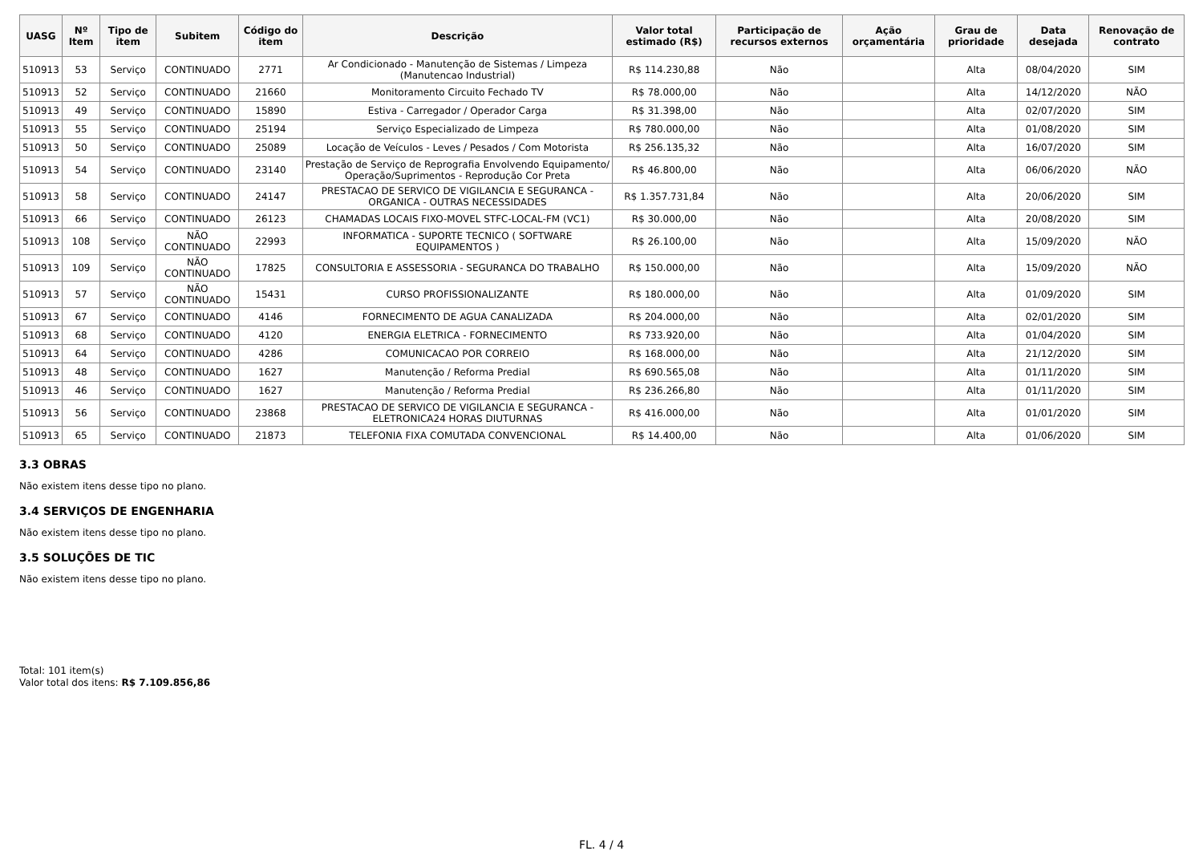| UASG | Nº Item | Tipo de item | Subitem | Código do item | Descrição | Valor total estimado (R$) | Participação de recursos externos | Ação orçamentária | Grau de prioridade | Data desejada | Renovação de contrato |
| --- | --- | --- | --- | --- | --- | --- | --- | --- | --- | --- | --- |
| 510913 | 53 | Serviço | CONTINUADO | 2771 | Ar Condicionado - Manutenção de Sistemas / Limpeza (Manutencao Industrial) | R$ 114.230,88 | Não | | Alta | 08/04/2020 | SIM |
| 510913 | 52 | Serviço | CONTINUADO | 21660 | Monitoramento Circuito Fechado TV | R$ 78.000,00 | Não | | Alta | 14/12/2020 | NÃO |
| 510913 | 49 | Serviço | CONTINUADO | 15890 | Estiva - Carregador / Operador Carga | R$ 31.398,00 | Não | | Alta | 02/07/2020 | SIM |
| 510913 | 55 | Serviço | CONTINUADO | 25194 | Serviço Especializado de Limpeza | R$ 780.000,00 | Não | | Alta | 01/08/2020 | SIM |
| 510913 | 50 | Serviço | CONTINUADO | 25089 | Locação de Veículos - Leves / Pesados / Com Motorista | R$ 256.135,32 | Não | | Alta | 16/07/2020 | SIM |
| 510913 | 54 | Serviço | CONTINUADO | 23140 | Prestação de Serviço de Reprografia Envolvendo Equipamento/ Operação/Suprimentos - Reprodução Cor Preta | R$ 46.800,00 | Não | | Alta | 06/06/2020 | NÃO |
| 510913 | 58 | Serviço | CONTINUADO | 24147 | PRESTACAO DE SERVICO DE VIGILANCIA E SEGURANCA - ORGANICA - OUTRAS NECESSIDADES | R$ 1.357.731,84 | Não | | Alta | 20/06/2020 | SIM |
| 510913 | 66 | Serviço | CONTINUADO | 26123 | CHAMADAS LOCAIS FIXO-MOVEL STFC-LOCAL-FM (VC1) | R$ 30.000,00 | Não | | Alta | 20/08/2020 | SIM |
| 510913 | 108 | Serviço | NÃO CONTINUADO | 22993 | INFORMATICA - SUPORTE TECNICO ( SOFTWARE EQUIPAMENTOS ) | R$ 26.100,00 | Não | | Alta | 15/09/2020 | NÃO |
| 510913 | 109 | Serviço | NÃO CONTINUADO | 17825 | CONSULTORIA E ASSESSORIA - SEGURANCA DO TRABALHO | R$ 150.000,00 | Não | | Alta | 15/09/2020 | NÃO |
| 510913 | 57 | Serviço | NÃO CONTINUADO | 15431 | CURSO PROFISSIONALIZANTE | R$ 180.000,00 | Não | | Alta | 01/09/2020 | SIM |
| 510913 | 67 | Serviço | CONTINUADO | 4146 | FORNECIMENTO DE AGUA CANALIZADA | R$ 204.000,00 | Não | | Alta | 02/01/2020 | SIM |
| 510913 | 68 | Serviço | CONTINUADO | 4120 | ENERGIA ELETRICA - FORNECIMENTO | R$ 733.920,00 | Não | | Alta | 01/04/2020 | SIM |
| 510913 | 64 | Serviço | CONTINUADO | 4286 | COMUNICACAO POR CORREIO | R$ 168.000,00 | Não | | Alta | 21/12/2020 | SIM |
| 510913 | 48 | Serviço | CONTINUADO | 1627 | Manutenção / Reforma Predial | R$ 690.565,08 | Não | | Alta | 01/11/2020 | SIM |
| 510913 | 46 | Serviço | CONTINUADO | 1627 | Manutenção / Reforma Predial | R$ 236.266,80 | Não | | Alta | 01/11/2020 | SIM |
| 510913 | 56 | Serviço | CONTINUADO | 23868 | PRESTACAO DE SERVICO DE VIGILANCIA E SEGURANCA - ELETRONICA24 HORAS DIUTURNAS | R$ 416.000,00 | Não | | Alta | 01/01/2020 | SIM |
| 510913 | 65 | Serviço | CONTINUADO | 21873 | TELEFONIA FIXA COMUTADA CONVENCIONAL | R$ 14.400,00 | Não | | Alta | 01/06/2020 | SIM |
3.3 OBRAS
Não existem itens desse tipo no plano.
3.4 SERVIÇOS DE ENGENHARIA
Não existem itens desse tipo no plano.
3.5 SOLUÇÕES DE TIC
Não existem itens desse tipo no plano.
Total: 101 item(s)
Valor total dos itens: R$ 7.109.856,86
FL. 4 / 4